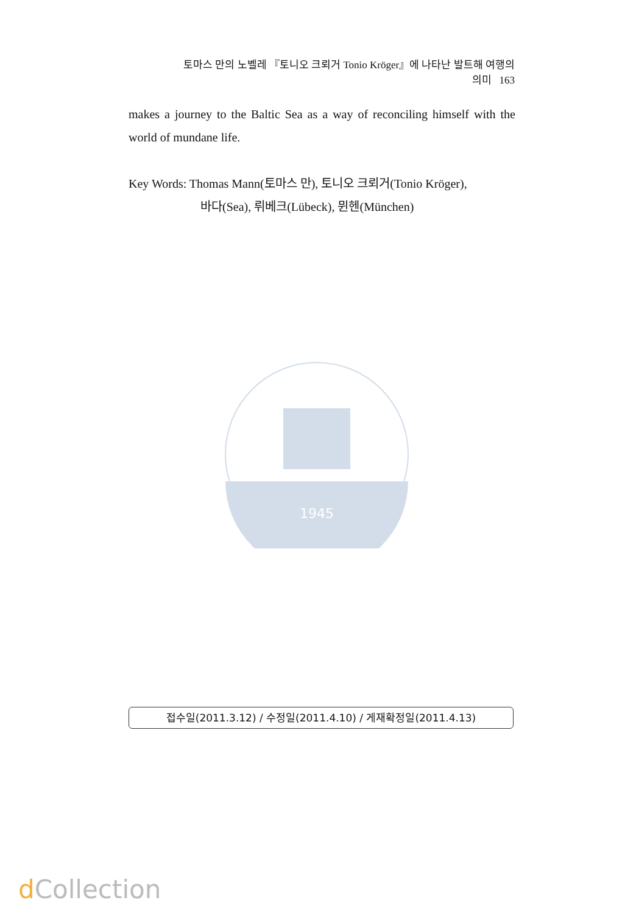토마스 만의 노벨레 『토니오 크뢰거 Tonio Kröger』에 나타난 발트해 여행의 의미 163
makes a journey to the Baltic Sea as a way of reconciling himself with the world of mundane life.
Key Words: Thomas Mann(토마스 만), 토니오 크뢰거(Tonio Kröger),
바다(Sea), 뤼베크(Lübeck), 뮌헨(München)
1945
접수일(2011.3.12) / 수정일(2011.4.10) / 게재확정일(2011.4.13)
d Collection